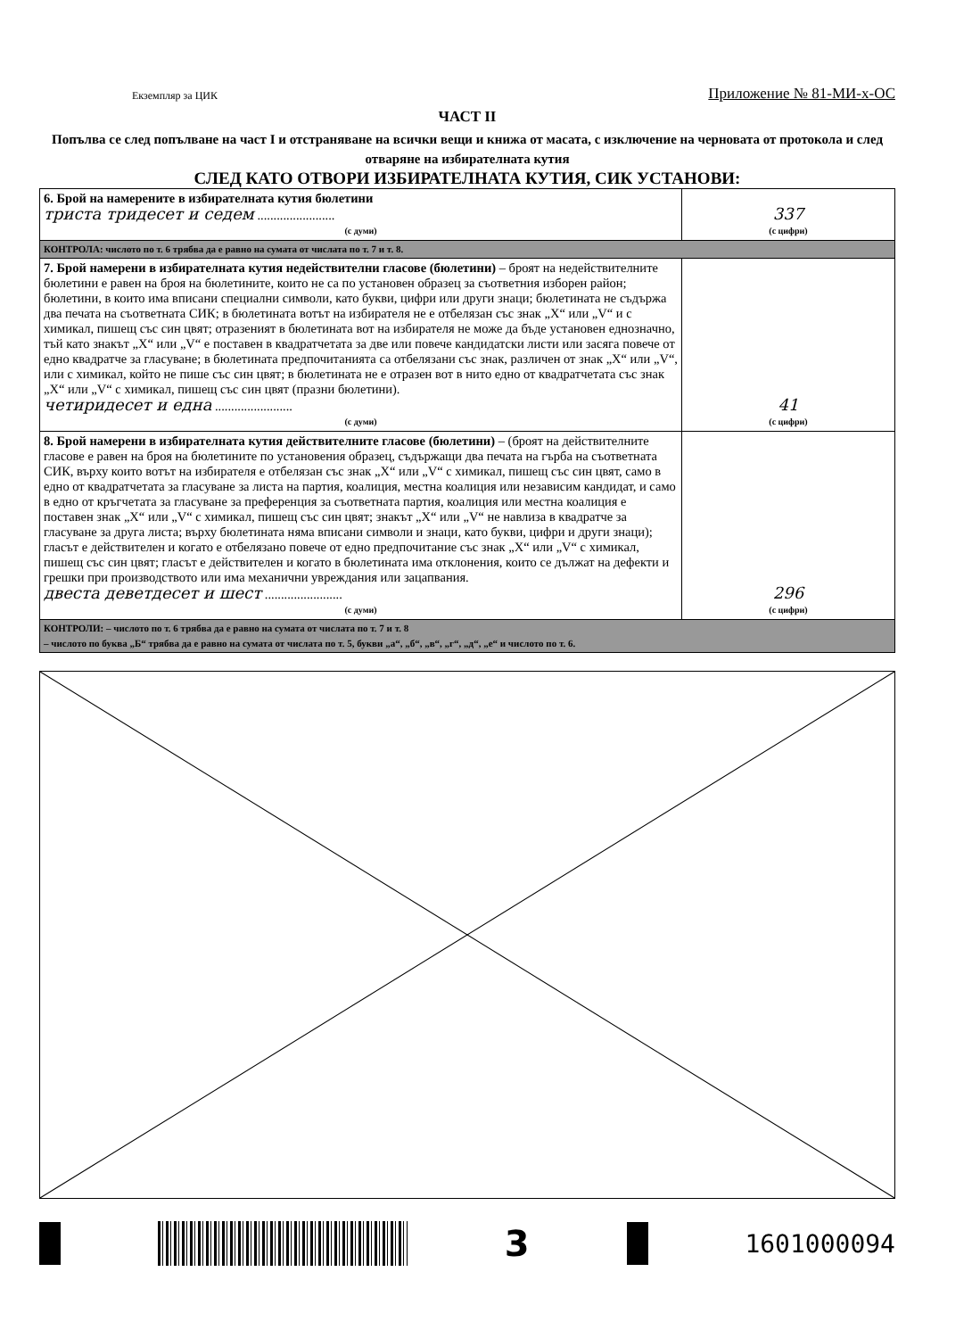Екземпляр за ЦИК Приложение № 81-МИ-х-ОС
ЧАСТ II
Попълва се след попълване на част I и отстраняване на всички вещи и книжа от масата, с изключение на черновата от протокола и след отваряне на избирателната кутия
СЛЕД КАТО ОТВОРИ ИЗБИРАТЕЛНАТА КУТИЯ, СИК УСТАНОВИ:
| 6. Брой на намерените в избирателната кутия бюлетини триста тридесет и седем ........................ (с думи) | 337 (с цифри) |
| КОНТРОЛА: числото по т. 6 трябва да е равно на сумата от числата по т. 7 и т. 8. | |
| 7. Брой намерени в избирателната кутия недействителни гласове (бюлетини) – броят на недействителните бюлетини е равен на броя на бюлетините, които не са по установен образец за съответния изборен район; бюлетини, в които има вписани специални символи, като букви, цифри или други знаци; бюлетината не съдържа два печата на съответната СИК; в бюлетината вотът на избирателя не е отбелязан със знак „X“ или „V“ и с химикал, пишещ със син цвят; отразеният в бюлетината вот на избирателя не може да бъде установен еднозначно, тъй като знакът „X“ или „V“ е поставен в квадратчетата за две или повече кандидатски листи или засяга повече от едно квадратче за гласуване; в бюлетината предпочитанията са отбелязани със знак, различен от знак „X“ или „V“, или с химикал, който не пише със син цвят; в бюлетината не е отразен вот в нито едно от квадратчетата със знак „X“ или „V“ с химикал, пишещ със син цвят (празни бюлетини). четиридесет и една ........................ (с думи) | 41 (с цифри) |
| 8. Брой намерени в избирателната кутия действителните гласове (бюлетини) – (броят на действителните гласове е равен на броя на бюлетините по установения образец, съдържащи два печата на гърба на съответната СИК, върху които вотът на избирателя е отбелязан със знак „X“ или „V“ с химикал, пишещ със син цвят, само в едно от квадратчетата за гласуване за листа на партия, коалиция, местна коалиция или независим кандидат, и само в едно от кръгчетата за гласуване за преференция за съответната партия, коалиция или местна коалиция е поставен знак „X“ или „V“ с химикал, пишещ със син цвят; знакът „X“ или „V“ не навлиза в квадратче за гласуване за друга листа; върху бюлетината няма вписани символи и знаци, като букви, цифри и други знаци); гласът е действителен и когато е отбелязано повече от едно предпочитание със знак „X“ или „V“ с химикал, пишещ със син цвят; гласът е действителен и когато в бюлетината има отклонения, които се дължат на дефекти и грешки при производството или има механични увреждания или зацапвания. двеста деветдесет и шест ........................ (с думи) | 296 (с цифри) |
| КОНТРОЛИ: – числото по т. 6 трябва да е равно на сумата от числата по т. 7 и т. 8 – числото по буква „Б“ трябва да е равно на сумата от числата по т. 5, букви „а“, „б“, „в“, „г“, „д“, „е“ и числото по т. 6. | |
3
1601000094